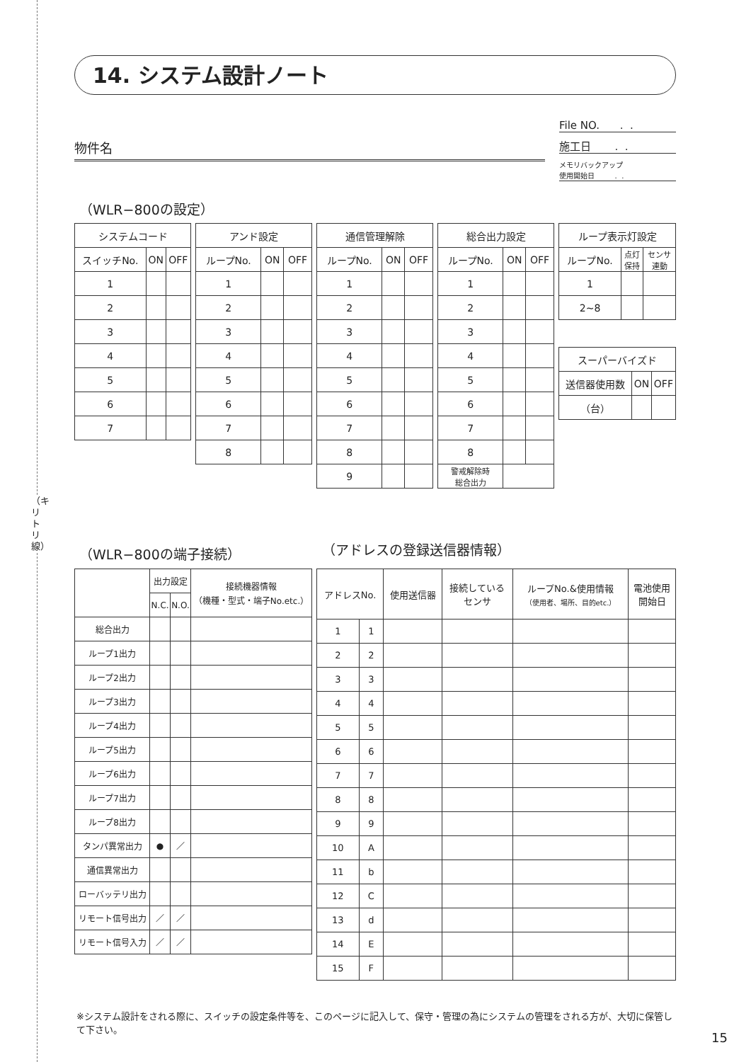（キリトリ線）
14. システム設計ノート
物件名
File NO. . .
施工日 . .
メモリバックアップ
使用開始日 . .
（WLR−800の設定）
| システムコード | | |
| --- | --- | --- |
| スイッチNo. | ON | OFF |
| 1 | | |
| 2 | | |
| 3 | | |
| 4 | | |
| 5 | | |
| 6 | | |
| 7 | | |
| アンド設定 | | |
| --- | --- | --- |
| ループNo. | ON | OFF |
| 1 | | |
| 2 | | |
| 3 | | |
| 4 | | |
| 5 | | |
| 6 | | |
| 7 | | |
| 8 | | |
| 通信管理解除 | | |
| --- | --- | --- |
| ループNo. | ON | OFF |
| 1 | | |
| 2 | | |
| 3 | | |
| 4 | | |
| 5 | | |
| 6 | | |
| 7 | | |
| 8 | | |
| 9 | | |
| 総合出力設定 | | |
| --- | --- | --- |
| ループNo. | ON | OFF |
| 1 | | |
| 2 | | |
| 3 | | |
| 4 | | |
| 5 | | |
| 6 | | |
| 7 | | |
| 8 | | |
| 警戒解除時 総合出力 | | |
| ループ表示灯設定 | | |
| --- | --- | --- |
| ループNo. | 点灯 保持 | センサ 連動 |
| 1 | | |
| 2~8 | | |
| スーパーバイズド | | |
| --- | --- | --- |
| 送信器使用数 | ON | OFF |
| （台） | | |
（WLR−800の端子接続） （アドレスの登録送信器情報）
| | 出力設定 | | 接続機器情報 （機種・型式・端子No.etc.） |
| --- | --- | --- | --- |
| | N.C. | N.O. | |
| 総合出力 | | | |
| ループ1出力 | | | |
| ループ2出力 | | | |
| ループ3出力 | | | |
| ループ4出力 | | | |
| ループ5出力 | | | |
| ループ6出力 | | | |
| ループ7出力 | | | |
| ループ8出力 | | | |
| タンパ異常出力 | ● | ／ | |
| 通信異常出力 | | | |
| ローバッテリ出力 | | | |
| リモート信号出力 | ／ | ／ | |
| リモート信号入力 | ／ | ／ | |
| アドレスNo. | | 使用送信器 | 接続している センサ | ループNo.&使用情報 （使用者、場所、目的etc.） | 電池使用 開始日 |
| --- | --- | --- | --- | --- | --- |
| 1 | 1 | | | | |
| 2 | 2 | | | | |
| 3 | 3 | | | | |
| 4 | 4 | | | | |
| 5 | 5 | | | | |
| 6 | 6 | | | | |
| 7 | 7 | | | | |
| 8 | 8 | | | | |
| 9 | 9 | | | | |
| 10 | A | | | | |
| 11 | b | | | | |
| 12 | C | | | | |
| 13 | d | | | | |
| 14 | E | | | | |
| 15 | F | | | | |
※システム設計をされる際に、スイッチの設定条件等を、このページに記入して、保守・管理の為にシステムの管理をされる方が、大切に保管して下さい。
15